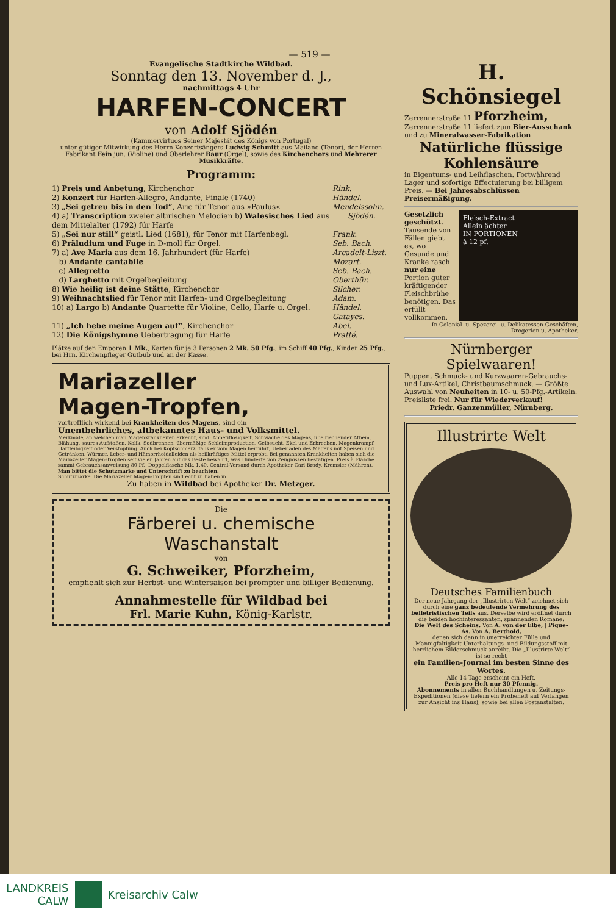— 519 —
Evangelische Stadtkirche Wildbad.
Sonntag den 13. November d. J.,
nachmittags 4 Uhr
HARFEN-CONCERT
von Adolf Sjödén
(Kammervirtuos Seiner Majestät des Königs von Portugal)
unter gütiger Mitwirkung des Herrn Konzertsängers Ludwig Schmitt aus Mailand (Tenor), der Herren Fabrikant Fein jun. (Violine) und Oberlehrer Baur (Orgel), sowie des Kirchenchors und Mehrerer Musikkräfte.
Programm:
1) Preis und Anbetung, Kirchenchor Rink.
2) Konzert für Harfen-Allegro, Andante, Finale (1740) Händel.
3) „Sei getreu bis in den Tod“, Arie für Tenor aus »Paulus« Mendelssohn.
4) a) Transcription zweier altirischen Melodien b) Walesisches Lied aus dem Mittelalter (1792) für Harfe Sjödén.
5) „Sei nur still“ geistl. Lied (1681), für Tenor mit Harfenbegl. Frank.
6) Präludium und Fuge in D-moll für Orgel. Seb. Bach.
7) a) Ave Maria aus dem 16. Jahrhundert (für Harfe) Arcadelt-Liszt.
b) Andante cantabile Mozart.
c) Allegretto Seb. Bach.
d) Larghetto mit Orgelbegleitung Oberthür.
8) Wie heilig ist deine Stätte, Kirchenchor Silcher.
9) Weihnachtslied für Tenor mit Harfen- und Orgelbegleitung Adam.
10) a) Largo b) Andante Quartette für Violine, Cello, Harfe u. Orgel. Händel. Gatayes.
11) „Ich hebe meine Augen auf“, Kirchenchor Abel.
12) Die Königshymne Uebertragung für Harfe Pratté.
Plätze auf den Emporen 1 Mk., Karten für je 3 Personen 2 Mk. 50 Pfg., im Schiff 40 Pfg., Kinder 25 Pfg., bei Hrn. Kirchenpfleger Gutbub und an der Kasse.
Mariazeller
Magen-Tropfen,
vortrefflich wirkend bei Krankheiten des Magens, sind ein
Unentbehrliches, altbekanntes Haus- und Volksmittel.
Merkmale, an welchen man Magenkrankheiten erkennt, sind: Appetitlosigkeit, Schwäche des Magens, übelriechender Athem, Blähung, saures Aufstoßen, Kolik, Sodbrennen, übermäßige Schleimproduction, Gelbsucht, Ekel und Erbrechen, Magenkrampf, Hartleibigkeit oder Verstopfung. Auch bei Kopfschmerz, falls er vom Magen herrührt, Ueberladen des Magens mit Speisen und Getränken, Würmer, Leber- und Hämorrhoidalleiden als heilkräftiges Mittel erprobt. Bei genannten Krankheiten haben sich die Mariazeller Magen-Tropfen seit vielen Jahren auf das Beste bewährt, was Hunderte von Zeugnissen bestätigen. Preis à Flasche sammt Gebrauchsanweisung 80 Pf., Doppelflasche Mk. 1.40. Central-Versand durch Apotheker Carl Brady, Kremsier (Mähren).
Man bittet die Schutzmarke und Unterschrift zu beachten.
Schutzmarke. Die Mariazeller Magen-Tropfen sind echt zu haben in
Zu haben in Wildbad bei Apotheker Dr. Metzger.
Die
Färberei u. chemische
Waschanstalt
von
G. Schweiker, Pforzheim,
empfiehlt sich zur Herbst- und Wintersaison bei prompter und billiger Bedienung.
Annahmestelle für Wildbad bei
Frl. Marie Kuhn, König-Karlstr.
H. Schönsiegel
Zerrennerstraße 11 Pforzheim, Zerrennerstraße 11 liefert zum Bier-Ausschank und zu Mineralwasser-Fabrikation
Natürliche flüssige Kohlensäure
in Eigentums- und Leihflaschen. Fortwährend Lager und sofortige Effectuierung bei billigem Preis. — Bei Jahresabschlüssen Preisermäßigung.
Gesetzlich geschützt. Tausende von Fällen giebt es, wo Gesunde und Kranke rasch nur eine Portion guter kräftigender Fleischbrühe benötigen. Das erfüllt vollkommen.
Fleisch-Extract
Allein ächter
IN PORTIONEN
à 12 pf.
In Colonial- u. Spezerei- u. Delikatessen-Geschäften, Drogerien u. Apotheker.
Nürnberger Spielwaaren!
Puppen, Schmuck- und Kurzwaaren-Gebrauchs- und Lux-Artikel, Christbaumschmuck. — Größte Auswahl von Neuheiten in 10- u. 50-Pfg.-Artikeln. Preisliste frei. Nur für Wiederverkauf!
Friedr. Ganzenmüller, Nürnberg.
Illustrirte Welt
Deutsches Familienbuch
Der neue Jahrgang der „Illustrirten Welt“ zeichnet sich durch eine ganz bedeutende Vermehrung des belletristischen Teils aus. Derselbe wird eröffnet durch die beiden hochinteressanten, spannenden Romane:
Die Welt des Scheins. Von A. von der Elbe, | Pique-As. Von A. Berthold,
denen sich dann in unerreichter Fülle und Mannigfaltigkeit Unterhaltungs- und Bildungsstoff mit herrlichem Bilderschmuck anreiht. Die „Illustrirte Welt“ ist so recht
ein Familien-Journal im besten Sinne des Wortes.
Alle 14 Tage erscheint ein Heft.
Preis pro Heft nur 30 Pfennig.
Abonnements in allen Buchhandlungen u. Zeitungs-Expeditionen (diese liefern ein Probeheft auf Verlangen zur Ansicht ins Haus), sowie bei allen Postanstalten.
LANDKREIS
CALW
Kreisarchiv Calw